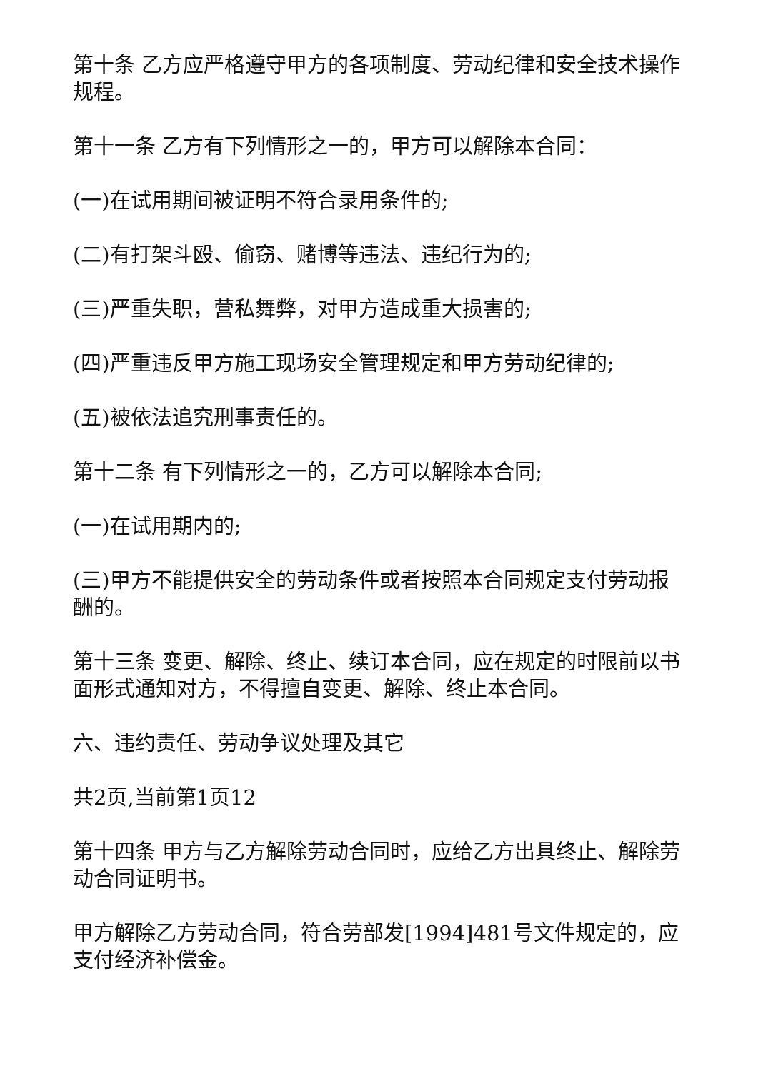第十条 乙方应严格遵守甲方的各项制度、劳动纪律和安全技术操作规程。
第十一条 乙方有下列情形之一的，甲方可以解除本合同：
(一)在试用期间被证明不符合录用条件的;
(二)有打架斗殴、偷窃、赌博等违法、违纪行为的;
(三)严重失职，营私舞弊，对甲方造成重大损害的;
(四)严重违反甲方施工现场安全管理规定和甲方劳动纪律的;
(五)被依法追究刑事责任的。
第十二条 有下列情形之一的，乙方可以解除本合同;
(一)在试用期内的;
(三)甲方不能提供安全的劳动条件或者按照本合同规定支付劳动报酬的。
第十三条 变更、解除、终止、续订本合同，应在规定的时限前以书面形式通知对方，不得擅自变更、解除、终止本合同。
六、违约责任、劳动争议处理及其它
共2页,当前第1页12
第十四条 甲方与乙方解除劳动合同时，应给乙方出具终止、解除劳动合同证明书。
甲方解除乙方劳动合同，符合劳部发[1994]481号文件规定的，应支付经济补偿金。